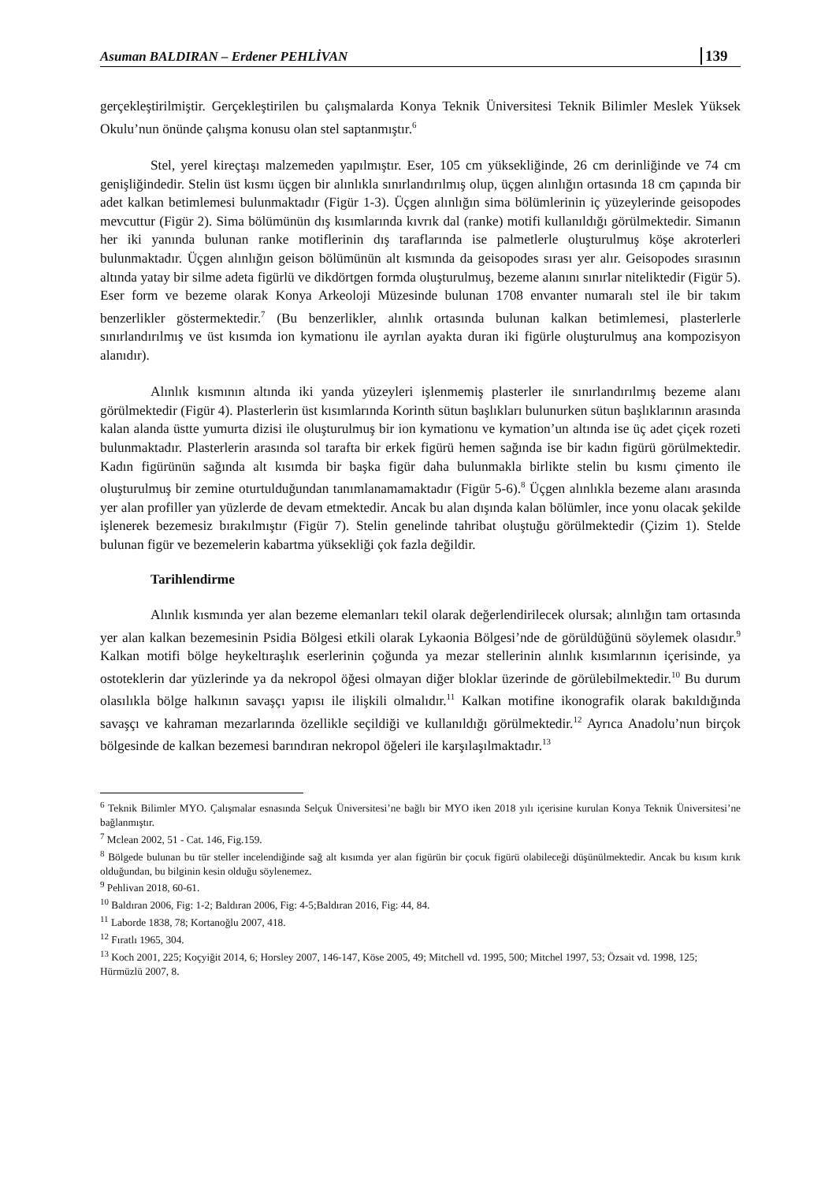Asuman BALDIRAN – Erdener PEHLİVAN 139
gerçekleştirilmiştir. Gerçekleştirilen bu çalışmalarda Konya Teknik Üniversitesi Teknik Bilimler Meslek Yüksek Okulu’nun önünde çalışma konusu olan stel saptanmıştır.<sup>6</sup>
Stel, yerel kireçtaşı malzemeden yapılmıştır. Eser, 105 cm yüksekliğinde, 26 cm derinliğinde ve 74 cm genişliğindedir. Stelin üst kısmı üçgen bir alınlıkla sınırlandırılmış olup, üçgen alınlığın ortasında 18 cm çapında bir adet kalkan betimlemesi bulunmaktadır (Figür 1-3). Üçgen alınlığın sima bölümlerinin iç yüzeylerinde geisopodes mevcuttur (Figür 2). Sima bölümünün dış kısımlarında kıvrık dal (ranke) motifi kullanıldığı görülmektedir. Simanın her iki yanında bulunan ranke motiflerinin dış taraflarında ise palmetlerle oluşturulmuş köşe akroterleri bulunmaktadır. Üçgen alınlığın geison bölümünün alt kısmında da geisopodes sırası yer alır. Geisopodes sırasının altında yatay bir silme adeta figürlü ve dikdörtgen formda oluşturulmuş, bezeme alanını sınırlar niteliktedir (Figür 5). Eser form ve bezeme olarak Konya Arkeoloji Müzesinde bulunan 1708 envanter numaralı stel ile bir takım benzerlikler göstermektedir.<sup>7</sup> (Bu benzerlikler, alınlık ortasında bulunan kalkan betimlemesi, plasterlerle sınırlandırılmış ve üst kısımda ion kymationu ile ayrılan ayakta duran iki figürle oluşturulmuş ana kompozisyon alanıdır).
Alınlık kısmının altında iki yanda yüzeyleri işlenmemiş plasterler ile sınırlandırılmış bezeme alanı görülmektedir (Figür 4). Plasterlerin üst kısımlarında Korinth sütun başlıkları bulunurken sütun başlıklarının arasında kalan alanda üstte yumurta dizisi ile oluşturulmuş bir ion kymationu ve kymation’un altında ise üç adet çiçek rozeti bulunmaktadır. Plasterlerin arasında sol tarafta bir erkek figürü hemen sağında ise bir kadın figürü görülmektedir. Kadın figürünün sağında alt kısımda bir başka figür daha bulunmakla birlikte stelin bu kısmı çimento ile oluşturulmuş bir zemine oturtulduğundan tanımlanamamaktadır (Figür 5-6).<sup>8</sup> Üçgen alınlıkla bezeme alanı arasında yer alan profiller yan yüzlerde de devam etmektedir. Ancak bu alan dışında kalan bölümler, ince yonu olacak şekilde işlenerek bezemesiz bırakılmıştır (Figür 7). Stelin genelinde tahribat oluştuğu görülmektedir (Çizim 1). Stelde bulunan figür ve bezemelerin kabartma yüksekliği çok fazla değildir.
Tarihlendirme
Alınlık kısmında yer alan bezeme elemanları tekil olarak değerlendirilecek olursak; alınlığın tam ortasında yer alan kalkan bezemesinin Psidia Bölgesi etkili olarak Lykaonia Bölgesi’nde de görüldüğünü söylemek olasıdır.<sup>9</sup> Kalkan motifi bölge heykeltıraşlık eserlerinin çoğunda ya mezar stellerinin alınlık kısımlarının içerisinde, ya ostoteklerin dar yüzlerinde ya da nekropol öğesi olmayan diğer bloklar üzerinde de görülebilmektedir.<sup>10</sup> Bu durum olasılıkla bölge halkının savaşçı yapısı ile ilişkili olmalıdır.<sup>11</sup> Kalkan motifine ikonografik olarak bakıldığında savaşçı ve kahraman mezarlarında özellikle seçildiği ve kullanıldığı görülmektedir.<sup>12</sup> Ayrıca Anadolu’nun birçok bölgesinde de kalkan bezemesi barındıran nekropol öğeleri ile karşılaşılmaktadır.<sup>13</sup>
<sup>6</sup> Teknik Bilimler MYO. Çalışmalar esnasında Selçuk Üniversitesi’ne bağlı bir MYO iken 2018 yılı içerisine kurulan Konya Teknik Üniversitesi’ne bağlanmıştır.
<sup>7</sup> Mclean 2002, 51 - Cat. 146, Fig.159.
<sup>8</sup> Bölgede bulunan bu tür steller incelendiğinde sağ alt kısımda yer alan figürün bir çocuk figürü olabileceği düşünülmektedir. Ancak bu kısım kırık olduğundan, bu bilginin kesin olduğu söylenemez.
<sup>9</sup> Pehlivan 2018, 60-61.
<sup>10</sup> Baldıran 2006, Fig: 1-2; Baldıran 2006, Fig: 4-5;Baldıran 2016, Fig: 44, 84.
<sup>11</sup> Laborde 1838, 78; Kortanoğlu 2007, 418.
<sup>12</sup> Fıratlı 1965, 304.
<sup>13</sup> Koch 2001, 225; Koçyiğit 2014, 6; Horsley 2007, 146-147, Köse 2005, 49; Mitchell vd. 1995, 500; Mitchel 1997, 53; Özsait vd. 1998, 125; Hürmüzlü 2007, 8.